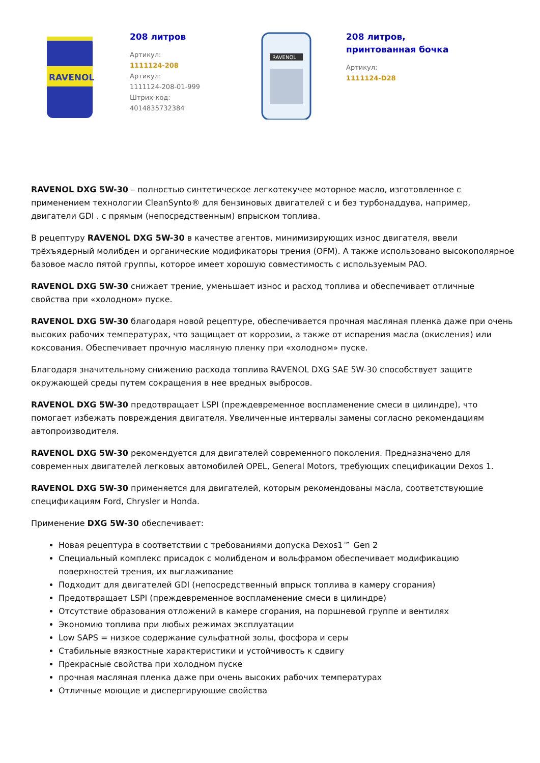RAVENOL
208 литров
Артикул:
1111124-208
Артикул:
1111124-208-01-999
Штрих-код:
4014835732384
RAVENOL
208 литров,
принтованная бочка
Артикул:
1111124-D28
RAVENOL DXG 5W-30 – полностью синтетическое легкотекучее моторное масло, изготовленное с применением технологии CleanSynto® для бензиновых двигателей с и без турбонаддува, например, двигатели GDI . с прямым (непосредственным) впрыском топлива.
В рецептуру RAVENOL DXG 5W-30 в качестве агентов, минимизирующих износ двигателя, ввели трёхъядерный молибден и органические модификаторы трения (OFM). А также использовано высокополярное базовое масло пятой группы, которое имеет хорошую совместимость с используемым PAO.
RAVENOL DXG 5W-30 снижает трение, уменьшает износ и расход топлива и обеспечивает отличные свойства при «холодном» пуске.
RAVENOL DXG 5W-30 благодаря новой рецептуре, обеспечивается прочная масляная пленка даже при очень высоких рабочих температурах, что защищает от коррозии, а также от испарения масла (окисления) или коксования. Обеспечивает прочную масляную пленку при «холодном» пуске.
Благодаря значительному снижению расхода топлива RAVENOL DXG SAE 5W-30 способствует защите окружающей среды путем сокращения в нее вредных выбросов.
RAVENOL DXG 5W-30 предотвращает LSPI (преждевременное воспламенение смеси в цилиндре), что помогает избежать повреждения двигателя. Увеличенные интервалы замены согласно рекомендациям автопроизводителя.
RAVENOL DXG 5W-30 рекомендуется для двигателей современного поколения. Предназначено для современных двигателей легковых автомобилей OPEL, General Motors, требующих спецификации Dexos 1.
RAVENOL DXG 5W-30 применяется для двигателей, которым рекомендованы масла, соответствующие спецификациям Ford, Chrysler и Honda.
Применение DXG 5W-30 обеспечивает:
Новая рецептура в соответствии с требованиями допуска Dexos1™ Gen 2
Специальный комплекс присадок с молибденом и вольфрамом обеспечивает модификацию поверхностей трения, их выглаживание
Подходит для двигателей GDI (непосредственный впрыск топлива в камеру сгорания)
Предотвращает LSPI (преждевременное воспламенение смеси в цилиндре)
Отсутствие образования отложений в камере сгорания, на поршневой группе и вентилях
Экономию топлива при любых режимах эксплуатации
Low SAPS = низкое содержание сульфатной золы, фосфора и серы
Стабильные вязкостные характеристики и устойчивость к сдвигу
Прекрасные свойства при холодном пуске
прочная масляная пленка даже при очень высоких рабочих температурах
Отличные моющие и диспергирующие свойства